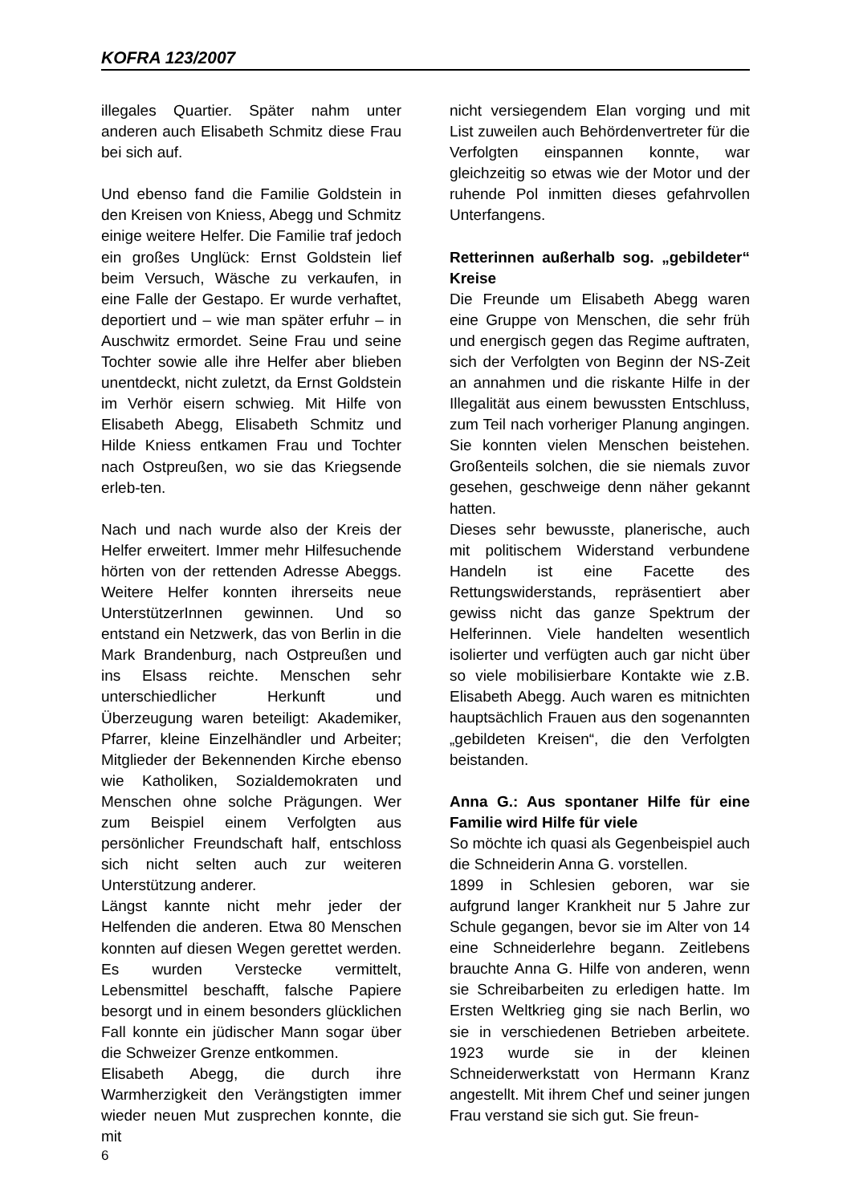KOFRA 123/2007
illegales Quartier. Später nahm unter anderen auch Elisabeth Schmitz diese Frau bei sich auf.
Und ebenso fand die Familie Goldstein in den Kreisen von Kniess, Abegg und Schmitz einige weitere Helfer. Die Familie traf jedoch ein großes Unglück: Ernst Goldstein lief beim Versuch, Wäsche zu verkaufen, in eine Falle der Gestapo. Er wurde verhaftet, deportiert und – wie man später erfuhr – in Auschwitz ermordet. Seine Frau und seine Tochter sowie alle ihre Helfer aber blieben unentdeckt, nicht zuletzt, da Ernst Goldstein im Verhör eisern schwieg. Mit Hilfe von Elisabeth Abegg, Elisabeth Schmitz und Hilde Kniess entkamen Frau und Tochter nach Ostpreußen, wo sie das Kriegsende erleb-ten.
Nach und nach wurde also der Kreis der Helfer erweitert. Immer mehr Hilfesuchende hörten von der rettenden Adresse Abeggs. Weitere Helfer konnten ihrerseits neue UnterstützerInnen gewinnen. Und so entstand ein Netzwerk, das von Berlin in die Mark Brandenburg, nach Ostpreußen und ins Elsass reichte. Menschen sehr unterschiedlicher Herkunft und Überzeugung waren beteiligt: Akademiker, Pfarrer, kleine Einzelhändler und Arbeiter; Mitglieder der Bekennenden Kirche ebenso wie Katholiken, Sozialdemokraten und Menschen ohne solche Prägungen. Wer zum Beispiel einem Verfolgten aus persönlicher Freundschaft half, entschloss sich nicht selten auch zur weiteren Unterstützung anderer.
Längst kannte nicht mehr jeder der Helfenden die anderen. Etwa 80 Menschen konnten auf diesen Wegen gerettet werden. Es wurden Verstecke vermittelt, Lebensmittel beschafft, falsche Papiere besorgt und in einem besonders glücklichen Fall konnte ein jüdischer Mann sogar über die Schweizer Grenze entkommen.
Elisabeth Abegg, die durch ihre Warmherzigkeit den Verängstigten immer wieder neuen Mut zusprechen konnte, die mit
nicht versiegendem Elan vorging und mit List zuweilen auch Behördenvertreter für die Verfolgten einspannen konnte, war gleichzeitig so etwas wie der Motor und der ruhende Pol inmitten dieses gefahrvollen Unterfangens.
Retterinnen außerhalb sog. „gebildeter“ Kreise
Die Freunde um Elisabeth Abegg waren eine Gruppe von Menschen, die sehr früh und energisch gegen das Regime auftraten, sich der Verfolgten von Beginn der NS-Zeit an annahmen und die riskante Hilfe in der Illegalität aus einem bewussten Entschluss, zum Teil nach vorheriger Planung angingen. Sie konnten vielen Menschen beistehen. Großenteils solchen, die sie niemals zuvor gesehen, geschweige denn näher gekannt hatten.
Dieses sehr bewusste, planerische, auch mit politischem Widerstand verbundene Handeln ist eine Facette des Rettungswiderstands, repräsentiert aber gewiss nicht das ganze Spektrum der Helferinnen. Viele handelten wesentlich isolierter und verfügten auch gar nicht über so viele mobilisierbare Kontakte wie z.B. Elisabeth Abegg. Auch waren es mitnichten hauptsächlich Frauen aus den sogenannten „gebildeten Kreisen“, die den Verfolgten beistanden.
Anna G.: Aus spontaner Hilfe für eine Familie wird Hilfe für viele
So möchte ich quasi als Gegenbeispiel auch die Schneiderin Anna G. vorstellen.
1899 in Schlesien geboren, war sie aufgrund langer Krankheit nur 5 Jahre zur Schule gegangen, bevor sie im Alter von 14 eine Schneiderlehre begann. Zeitlebens brauchte Anna G. Hilfe von anderen, wenn sie Schreibarbeiten zu erledigen hatte. Im Ersten Weltkrieg ging sie nach Berlin, wo sie in verschiedenen Betrieben arbeitete. 1923 wurde sie in der kleinen Schneiderwerkstatt von Hermann Kranz angestellt. Mit ihrem Chef und seiner jungen Frau verstand sie sich gut. Sie freun-
6